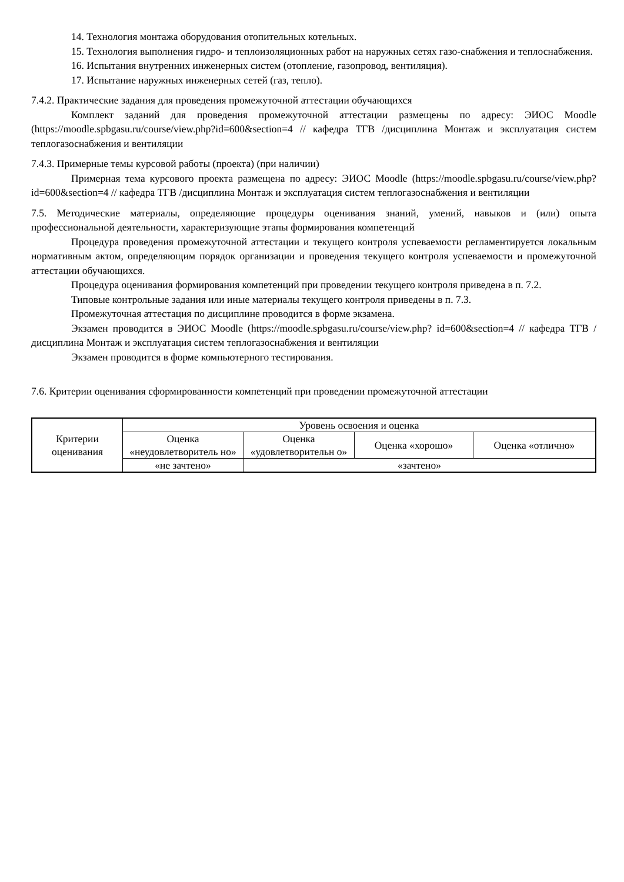14. Технология монтажа оборудования отопительных котельных.
15. Технология выполнения гидро- и теплоизоляционных работ на наружных сетях газо-снабжения и теплоснабжения.
16. Испытания внутренних инженерных систем (отопление, газопровод, вентиляция).
17. Испытание наружных инженерных сетей (газ, тепло).
7.4.2. Практические задания для проведения промежуточной аттестации обучающихся
Комплект заданий для проведения промежуточной аттестации размещены по адресу: ЭИОС Moodle (https://moodle.spbgasu.ru/course/view.php?id=600&section=4 // кафедра ТГВ /дисциплина Монтаж и эксплуатация систем теплогазоснабжения и вентиляции
7.4.3. Примерные темы курсовой работы (проекта) (при наличии)
Примерная тема курсового проекта размещена по адресу: ЭИОС Moodle (https://moodle.spbgasu.ru/course/view.php?id=600&section=4 // кафедра ТГВ /дисциплина Монтаж и эксплуатация систем теплогазоснабжения и вентиляции
7.5. Методические материалы, определяющие процедуры оценивания знаний, умений, навыков и (или) опыта профессиональной деятельности, характеризующие этапы формирования компетенций
Процедура проведения промежуточной аттестации и текущего контроля успеваемости регламентируется локальным нормативным актом, определяющим порядок организации и проведения текущего контроля успеваемости и промежуточной аттестации обучающихся.
Процедура оценивания формирования компетенций при проведении текущего контроля приведена в п. 7.2.
Типовые контрольные задания или иные материалы текущего контроля приведены в п. 7.3.
Промежуточная аттестация по дисциплине проводится в форме экзамена.
Экзамен проводится в ЭИОС Moodle (https://moodle.spbgasu.ru/course/view.php? id=600&section=4 // кафедра ТГВ /дисциплина Монтаж и эксплуатация систем теплогазоснабжения и вентиляции
Экзамен проводится в форме компьютерного тестирования.
7.6. Критерии оценивания сформированности компетенций при проведении промежуточной аттестации
| Критерии оценивания | Уровень освоения и оценка | | | |
| --- | --- | --- | --- | --- |
| | Оценка «неудовлетворитель но» | Оценка «удовлетворительн о» | Оценка «хорошо» | Оценка «отлично» |
| | «не зачтено» | «зачтено» | | |